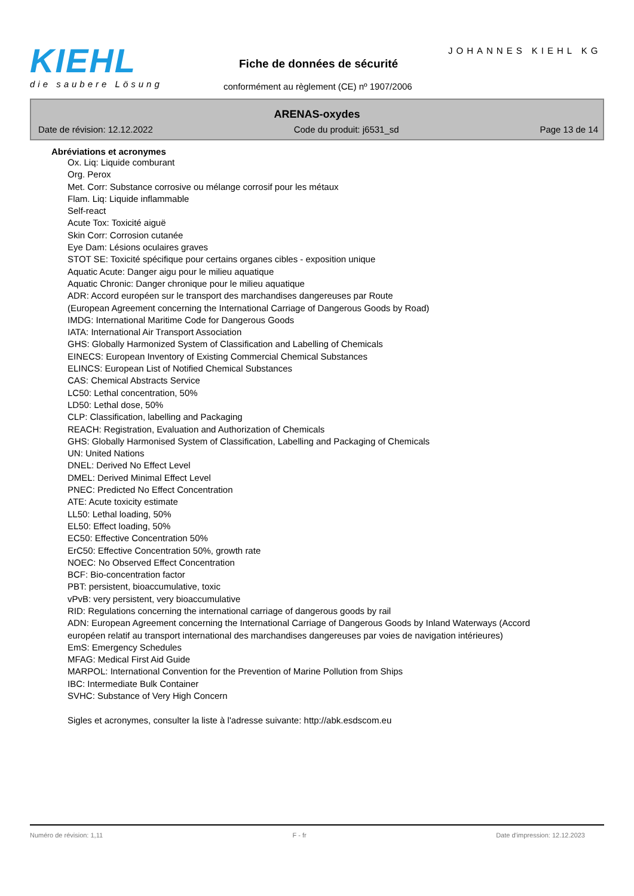KIEHL
die saubere Lösung
JOHANNES KIEHL KG
Fiche de données de sécurité
conformément au règlement (CE) nº 1907/2006
ARENAS-oxydes
Date de révision: 12.12.2022 Code du produit: j6531_sd Page 13 de 14
Abréviations et acronymes
Ox. Liq: Liquide comburant
Org. Perox
Met. Corr: Substance corrosive ou mélange corrosif pour les métaux
Flam. Liq: Liquide inflammable
Self-react
Acute Tox: Toxicité aiguë
Skin Corr: Corrosion cutanée
Eye Dam: Lésions oculaires graves
STOT SE: Toxicité spécifique pour certains organes cibles - exposition unique
Aquatic Acute: Danger aigu pour le milieu aquatique
Aquatic Chronic: Danger chronique pour le milieu aquatique
ADR: Accord européen sur le transport des marchandises dangereuses par Route
(European Agreement concerning the International Carriage of Dangerous Goods by Road)
IMDG: International Maritime Code for Dangerous Goods
IATA: International Air Transport Association
GHS: Globally Harmonized System of Classification and Labelling of Chemicals
EINECS: European Inventory of Existing Commercial Chemical Substances
ELINCS: European List of Notified Chemical Substances
CAS: Chemical Abstracts Service
LC50: Lethal concentration, 50%
LD50: Lethal dose, 50%
CLP: Classification, labelling and Packaging
REACH: Registration, Evaluation and Authorization of Chemicals
GHS: Globally Harmonised System of Classification, Labelling and Packaging of Chemicals
UN: United Nations
DNEL: Derived No Effect Level
DMEL: Derived Minimal Effect Level
PNEC: Predicted No Effect Concentration
ATE: Acute toxicity estimate
LL50: Lethal loading, 50%
EL50: Effect loading, 50%
EC50: Effective Concentration 50%
ErC50: Effective Concentration 50%, growth rate
NOEC: No Observed Effect Concentration
BCF: Bio-concentration factor
PBT: persistent, bioaccumulative, toxic
vPvB: very persistent, very bioaccumulative
RID: Regulations concerning the international carriage of dangerous goods by rail
ADN: European Agreement concerning the International Carriage of Dangerous Goods by Inland Waterways (Accord européen relatif au transport international des marchandises dangereuses par voies de navigation intérieures)
EmS: Emergency Schedules
MFAG: Medical First Aid Guide
MARPOL: International Convention for the Prevention of Marine Pollution from Ships
IBC: Intermediate Bulk Container
SVHC: Substance of Very High Concern
Sigles et acronymes, consulter la liste à l'adresse suivante: http://abk.esdscom.eu
Numéro de révision: 1,11 F - fr Date d'impression: 12.12.2023